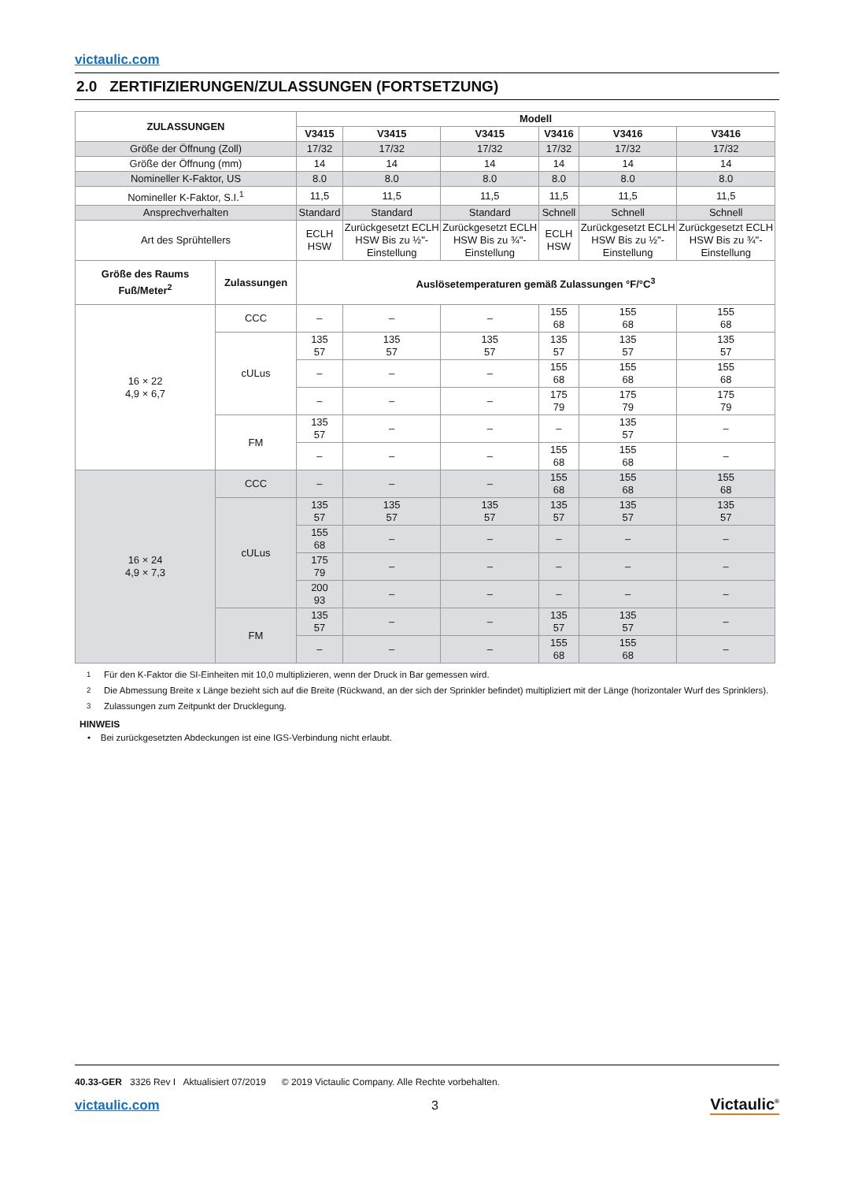victaulic.com
2.0 ZERTIFIZIERUNGEN/ZULASSUNGEN (FORTSETZUNG)
| ZULASSUNGEN | | Modell | | | | | |
| --- | --- | --- | --- | --- | --- | --- | --- |
| | | V3415 | V3415 | V3415 | V3416 | V3416 | V3416 |
| Größe der Öffnung (Zoll) | | 17/32 | 17/32 | 17/32 | 17/32 | 17/32 | 17/32 |
| Größe der Öffnung (mm) | | 14 | 14 | 14 | 14 | 14 | 14 |
| Nomineller K-Faktor, US | | 8.0 | 8.0 | 8.0 | 8.0 | 8.0 | 8.0 |
| Nomineller K-Faktor, S.I.<sup>1</sup> | | 11,5 | 11,5 | 11,5 | 11,5 | 11,5 | 11,5 |
| Ansprechverhalten | | Standard | Standard | Standard | Schnell | Schnell | Schnell |
| Art des Sprühtellers | | ECLH HSW | Zurückgesetzt ECLH HSW Bis zu ½"-Einstellung | Zurückgesetzt ECLH HSW Bis zu ¾"-Einstellung | ECLH HSW | Zurückgesetzt ECLH HSW Bis zu ½"-Einstellung | Zurückgesetzt ECLH HSW Bis zu ¾"-Einstellung |
| Größe des Raums Fuß/Meter<sup>2</sup> | Zulassungen | Auslösetemperaturen gemäß Zulassungen °F/°C<sup>3</sup> | | | | | |
| 16 × 22 4,9 × 6,7 | CCC | – | – | – | 155 68 | 155 68 | 155 68 |
| | cULus | 135 57 | 135 57 | 135 57 | 135 57 | 135 57 | 135 57 |
| | | – | – | – | 155 68 | 155 68 | 155 68 |
| | | – | – | – | 175 79 | 175 79 | 175 79 |
| | FM | 135 57 | – | – | – | 135 57 | – |
| | | – | – | – | 155 68 | 155 68 | – |
| 16 × 24 4,9 × 7,3 | CCC | – | – | – | 155 68 | 155 68 | 155 68 |
| | cULus | 135 57 | 135 57 | 135 57 | 135 57 | 135 57 | 135 57 |
| | | 155 68 | – | – | – | – | – |
| | | 175 79 | – | – | – | – | – |
| | | 200 93 | – | – | – | – | – |
| | FM | 135 57 | – | – | 135 57 | 135 57 | – |
| | | – | – | – | 155 68 | 155 68 | – |
<sup>1</sup> Für den K-Faktor die SI-Einheiten mit 10,0 multiplizieren, wenn der Druck in Bar gemessen wird.
<sup>2</sup> Die Abmessung Breite x Länge bezieht sich auf die Breite (Rückwand, an der sich der Sprinkler befindet) multipliziert mit der Länge (horizontaler Wurf des Sprinklers).
<sup>3</sup> Zulassungen zum Zeitpunkt der Drucklegung.
HINWEIS
• Bei zurückgesetzten Abdeckungen ist eine IGS-Verbindung nicht erlaubt.
40.33-GER 3326 Rev I Aktualisiert 07/2019 © 2019 Victaulic Company. Alle Rechte vorbehalten.
victaulic.com 3 Victaulic<sup>®</sup>